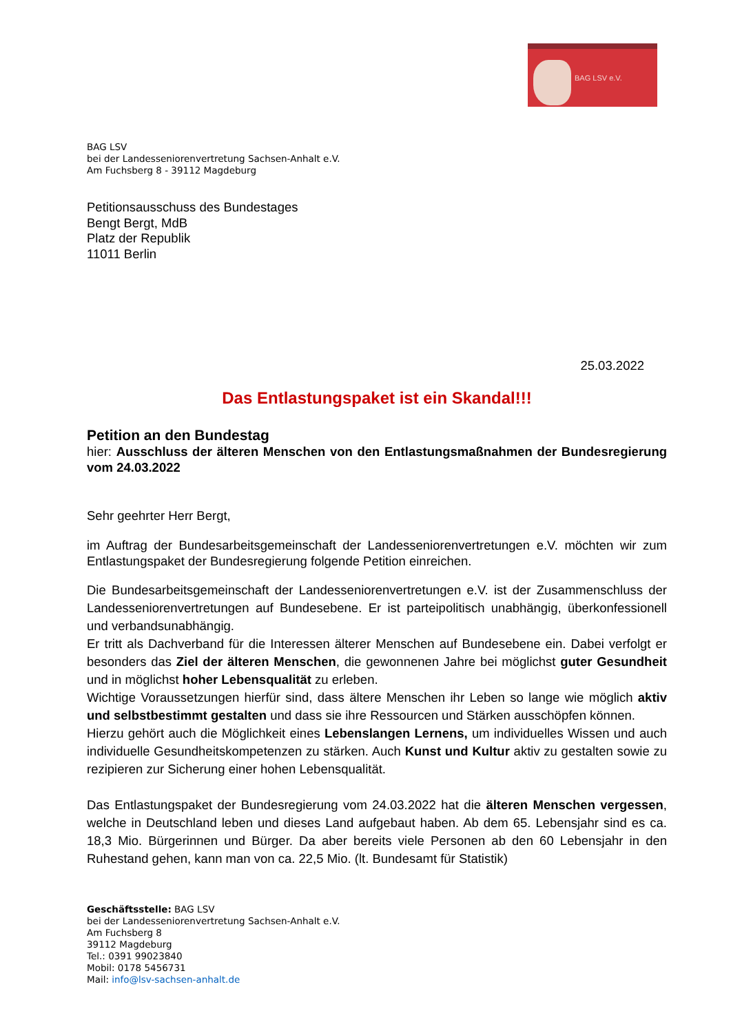BAG LSV e.V.
BAG LSV
bei der Landesseniorenvertretung Sachsen-Anhalt e.V.
Am Fuchsberg 8 - 39112 Magdeburg
Petitionsausschuss des Bundestages
Bengt Bergt, MdB
Platz der Republik
11011 Berlin
25.03.2022
Das Entlastungspaket ist ein Skandal!!!
Petition an den Bundestag
hier: Ausschluss der älteren Menschen von den Entlastungsmaßnahmen der Bundesregierung vom 24.03.2022
Sehr geehrter Herr Bergt,
im Auftrag der Bundesarbeitsgemeinschaft der Landesseniorenvertretungen e.V. möchten wir zum Entlastungspaket der Bundesregierung folgende Petition einreichen.
Die Bundesarbeitsgemeinschaft der Landesseniorenvertretungen e.V. ist der Zusammenschluss der Landesseniorenvertretungen auf Bundesebene. Er ist parteipolitisch unabhängig, überkonfessionell und verbandsunabhängig.
Er tritt als Dachverband für die Interessen älterer Menschen auf Bundesebene ein. Dabei verfolgt er besonders das Ziel der älteren Menschen, die gewonnenen Jahre bei möglichst guter Gesundheit und in möglichst hoher Lebensqualität zu erleben.
Wichtige Voraussetzungen hierfür sind, dass ältere Menschen ihr Leben so lange wie möglich aktiv und selbstbestimmt gestalten und dass sie ihre Ressourcen und Stärken ausschöpfen können.
Hierzu gehört auch die Möglichkeit eines Lebenslangen Lernens, um individuelles Wissen und auch individuelle Gesundheitskompetenzen zu stärken. Auch Kunst und Kultur aktiv zu gestalten sowie zu rezipieren zur Sicherung einer hohen Lebensqualität.
Das Entlastungspaket der Bundesregierung vom 24.03.2022 hat die älteren Menschen vergessen, welche in Deutschland leben und dieses Land aufgebaut haben. Ab dem 65. Lebensjahr sind es ca. 18,3 Mio. Bürgerinnen und Bürger. Da aber bereits viele Personen ab den 60 Lebensjahr in den Ruhestand gehen, kann man von ca. 22,5 Mio. (lt. Bundesamt für Statistik)
Geschäftsstelle: BAG LSV
bei der Landesseniorenvertretung Sachsen-Anhalt e.V.
Am Fuchsberg 8
39112 Magdeburg
Tel.: 0391 99023840
Mobil: 0178 5456731
Mail: info@lsv-sachsen-anhalt.de